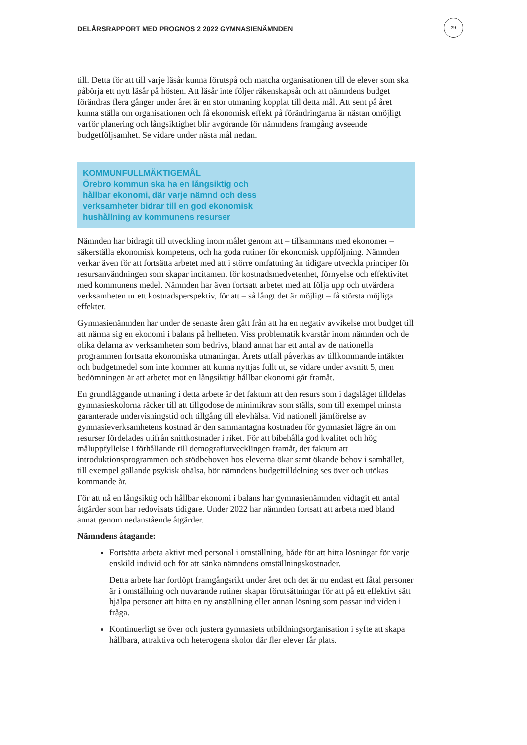DELÅRSRAPPORT MED PROGNOS 2 2022 GYMNASIENÄMNDEN
29
till. Detta för att till varje läsår kunna förutspå och matcha organisationen till de elever som ska påbörja ett nytt läsår på hösten. Att läsår inte följer räkenskapsår och att nämndens budget förändras flera gånger under året är en stor utmaning kopplat till detta mål. Att sent på året kunna ställa om organisationen och få ekonomisk effekt på förändringarna är nästan omöjligt varför planering och långsiktighet blir avgörande för nämndens framgång avseende budgetföljsamhet. Se vidare under nästa mål nedan.
KOMMUNFULLMÄKTIGEMÅL
Örebro kommun ska ha en långsiktig och
hållbar ekonomi, där varje nämnd och dess
verksamheter bidrar till en god ekonomisk
hushållning av kommunens resurser
Nämnden har bidragit till utveckling inom målet genom att – tillsammans med ekonomer – säkerställa ekonomisk kompetens, och ha goda rutiner för ekonomisk uppföljning. Nämnden verkar även för att fortsätta arbetet med att i större omfattning än tidigare utveckla principer för resursanvändningen som skapar incitament för kostnadsmedvetenhet, förnyelse och effektivitet med kommunens medel. Nämnden har även fortsatt arbetet med att följa upp och utvärdera verksamheten ur ett kostnadsperspektiv, för att – så långt det är möjligt – få största möjliga effekter.
Gymnasienämnden har under de senaste åren gått från att ha en negativ avvikelse mot budget till att närma sig en ekonomi i balans på helheten. Viss problematik kvarstår inom nämnden och de olika delarna av verksamheten som bedrivs, bland annat har ett antal av de nationella programmen fortsatta ekonomiska utmaningar. Årets utfall påverkas av tillkommande intäkter och budgetmedel som inte kommer att kunna nyttjas fullt ut, se vidare under avsnitt 5, men bedömningen är att arbetet mot en långsiktigt hållbar ekonomi går framåt.
En grundläggande utmaning i detta arbete är det faktum att den resurs som i dagsläget tilldelas gymnasieskolorna räcker till att tillgodose de minimikrav som ställs, som till exempel minsta garanterade undervisningstid och tillgång till elevhälsa. Vid nationell jämförelse av gymnasieverksamhetens kostnad är den sammantagna kostnaden för gymnasiet lägre än om resurser fördelades utifrån snittkostnader i riket. För att bibehålla god kvalitet och hög måluppfyllelse i förhållande till demografiutvecklingen framåt, det faktum att introduktionsprogrammen och stödbehoven hos eleverna ökar samt ökande behov i samhället, till exempel gällande psykisk ohälsa, bör nämndens budgettilldelning ses över och utökas kommande år.
För att nå en långsiktig och hållbar ekonomi i balans har gymnasienämnden vidtagit ett antal åtgärder som har redovisats tidigare. Under 2022 har nämnden fortsatt att arbeta med bland annat genom nedanstående åtgärder.
Nämndens åtagande:
Fortsätta arbeta aktivt med personal i omställning, både för att hitta lösningar för varje enskild individ och för att sänka nämndens omställningskostnader.
Detta arbete har fortlöpt framgångsrikt under året och det är nu endast ett fåtal personer är i omställning och nuvarande rutiner skapar förutsättningar för att på ett effektivt sätt hjälpa personer att hitta en ny anställning eller annan lösning som passar individen i fråga.
Kontinuerligt se över och justera gymnasiets utbildningsorganisation i syfte att skapa hållbara, attraktiva och heterogena skolor där fler elever får plats.